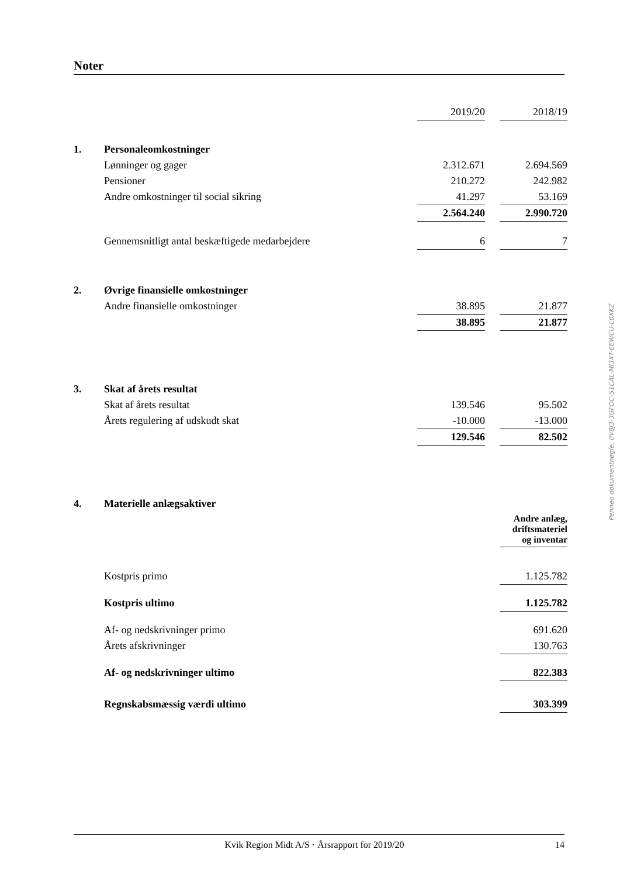Noter
| | | 2019/20 | | 2018/19 |
| 1. | Personaleomkostninger | | | |
| | Lønninger og gager | 2.312.671 | | 2.694.569 |
| | Pensioner | 210.272 | | 242.982 |
| | Andre omkostninger til social sikring | 41.297 | | 53.169 |
| | | 2.564.240 | | 2.990.720 |
| | Gennemsnitligt antal beskæftigede medarbejdere | 6 | | 7 |
| 2. | Øvrige finansielle omkostninger | | | |
| | Andre finansielle omkostninger | 38.895 | | 21.877 |
| | | 38.895 | | 21.877 |
| 3. | Skat af årets resultat | | | |
| | Skat af årets resultat | 139.546 | | 95.502 |
| | Årets regulering af udskudt skat | -10.000 | | -13.000 |
| | | 129.546 | | 82.502 |
| 4. | Materielle anlægsaktiver | | | |
| | | | | Andre anlæg, driftsmateriel og inventar |
| | Kostpris primo | | | 1.125.782 |
| | Kostpris ultimo | | | 1.125.782 |
| | Af- og nedskrivninger primo | | | 691.620 |
| | Årets afskrivninger | | | 130.763 |
| | Af- og nedskrivninger ultimo | | | 822.383 |
| | Regnskabsmæssig værdi ultimo | | | 303.399 |
Penneo dokumentnøgle: 0V8J3-3GFOC-S1CAL-MI3XT-EEWCU-L6XKZ
Kvik Region Midt A/S · Årsrapport for 2019/20 14